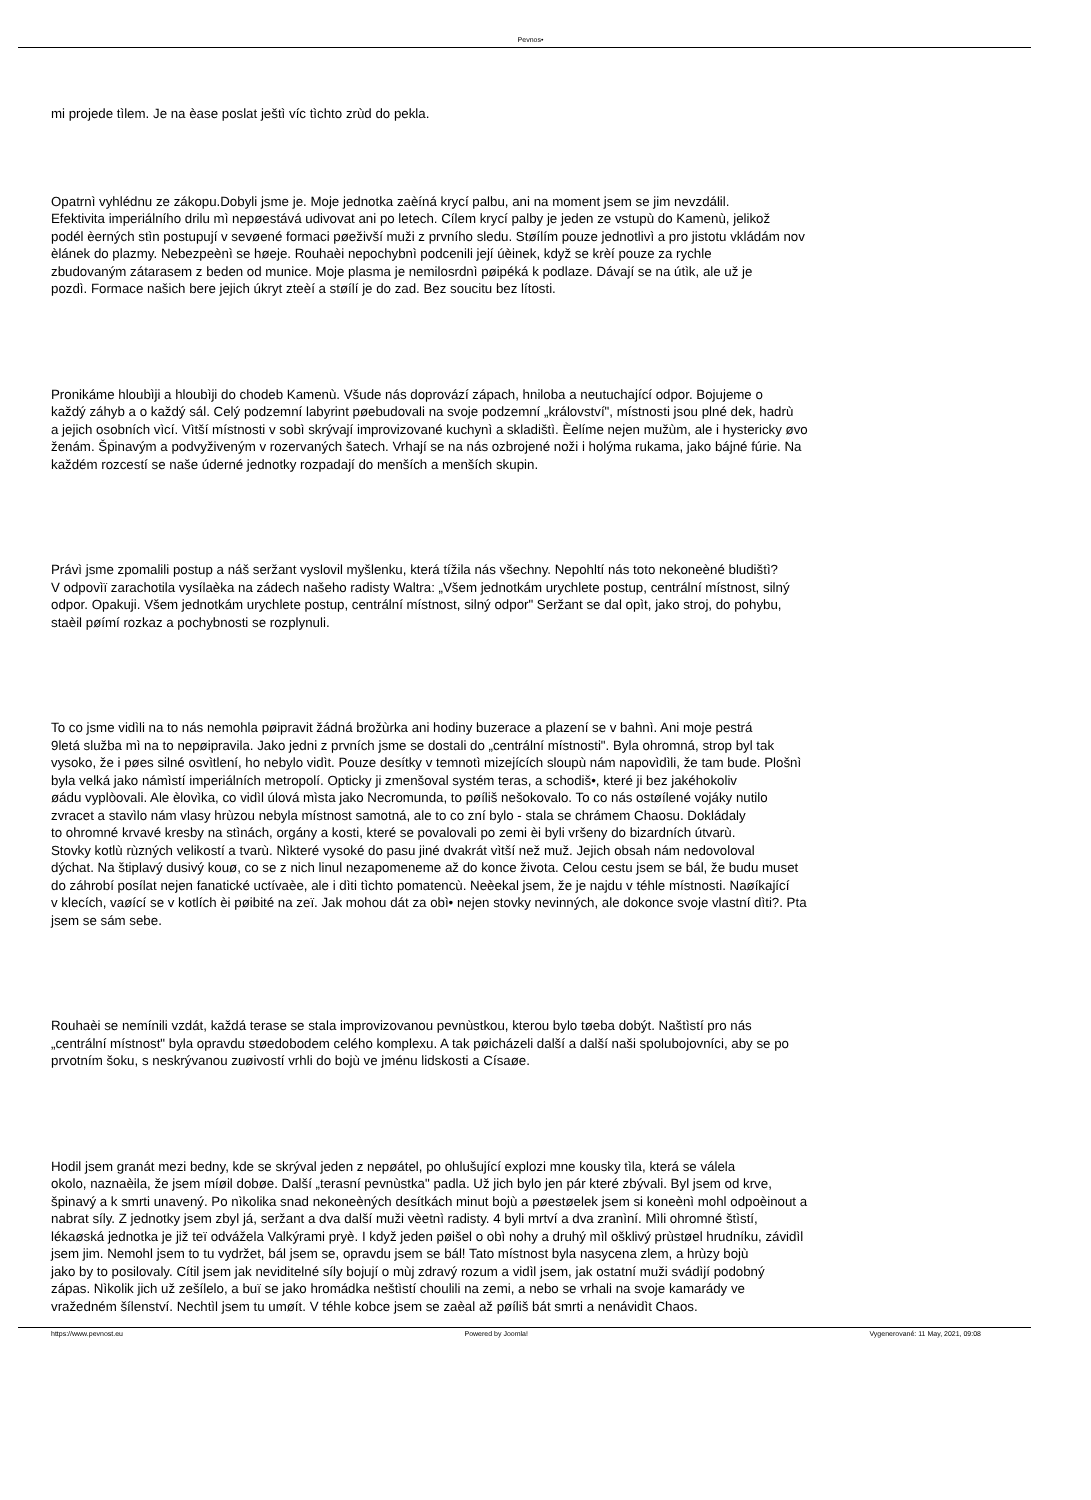Pevnos•
mi projede tìlem. Je na èase poslat ještì víc tìchto zrùd do pekla.
Opatrnì vyhlédnu ze zákopu.Dobyli jsme je. Moje jednotka zaèíná krycí palbu, ani na moment jsem se jim nevzdálil.
Efektivita imperiálního drilu mì nepøestává udivovat ani po letech. Cílem krycí palby je jeden ze vstupù do Kamenù, jelikož
podél èerných stìn postupují v sevøené formaci pøeživší muži z prvního sledu. Støílím pouze jednotlivì a pro jistotu vkládám nov
èlánek do plazmy. Nebezpeènì se høeje. Rouhaèi nepochybnì podcenili její úèinek, když se krèí pouze za rychle
zbudovaným zátarasem z beden od munice. Moje plasma je nemilosrdnì pøipéká k podlaze. Dávají se na útìk, ale už je
pozdì. Formace našich bere jejich úkryt zteèí a støílí je do zad. Bez soucitu bez lítosti.
Pronikáme hloubìji a hloubìji do chodeb Kamenù. Všude nás doprovází zápach, hniloba a neutuchající odpor. Bojujeme o
každý záhyb a o každý sál. Celý podzemní labyrint pøebudovali na svoje podzemní „království", místnosti jsou plné dek, hadrù
a jejich osobních vìcí. Vìtší místnosti v sobì skrývají improvizované kuchynì a skladištì. Èelíme nejen mužùm, ale i hystericky øvo
ženám. Špinavým a podvyživeným v rozervaných šatech. Vrhají se na nás ozbrojené noži i holýma rukama, jako bájné fúrie. Na
každém rozcestí se naše úderné jednotky rozpadají do menších a menších skupin.
Právì jsme zpomalili postup a náš seržant vyslovil myšlenku, která tížila nás všechny. Nepohltí nás toto nekoneèné bludištì?
V odpovìï zarachotila vysílaèka na zádech našeho radisty Waltra: „Všem jednotkám urychlete postup, centrální místnost, silný
odpor. Opakuji. Všem jednotkám urychlete postup, centrální místnost, silný odpor" Seržant se dal opìt, jako stroj, do pohybu,
staèil pøímí rozkaz a pochybnosti se rozplynuli.
To co jsme vidìli na to nás nemohla pøipravit žádná brožùrka ani hodiny buzerace a plazení se v bahnì. Ani moje pestrá
9letá služba mì na to nepøipravila. Jako jedni z prvních jsme se dostali do „centrální místnosti". Byla ohromná, strop byl tak
vysoko, že i pøes silné osvìtlení, ho nebylo vidìt. Pouze desítky v temnotì mizejících sloupù nám napovìdìli, že tam bude. Plošnì
byla velká jako námìstí imperiálních metropolí. Opticky ji zmenšoval systém teras, a schodiš•, které ji bez jakéhokoliv
øádu vyplòovali. Ale èlovìka, co vidìl úlová mìsta jako Necromunda, to pøíliš nešokovalo. To co nás ostøílené vojáky nutilo
zvracet a stavìlo nám vlasy hrùzou nebyla místnost samotná, ale to co zní bylo - stala se chrámem Chaosu. Dokládaly
to ohromné krvavé kresby na stìnách, orgány a kosti, které se povalovali po zemi èi byli vršeny do bizardních útvarù.
Stovky kotlù rùzných velikostí a tvarù. Nìkteré vysoké do pasu jiné dvakrát vìtší než muž. Jejich obsah nám nedovoloval
dýchat. Na štiplavý dusivý kouø, co se z nich linul nezapomeneme až do konce života. Celou cestu jsem se bál, že budu muset
do záhrobí posílat nejen fanatické uctívaèe, ale i dìti tìchto pomatencù. Neèekal jsem, že je najdu v téhle místnosti. Naøíkající
v klecích, vaøící se v kotlích èi pøibité na zeï. Jak mohou dát za obì• nejen stovky nevinných, ale dokonce svoje vlastní dìti?. Pta
jsem se sám sebe.
Rouhaèi se nemínili vzdát, každá terase se stala improvizovanou pevnùstkou, kterou bylo tøeba dobýt. Naštìstí pro nás
„centrální místnost" byla opravdu støedobodem celého komplexu. A tak pøicházeli další a další naši spolubojovníci, aby se po
prvotním šoku, s neskrývanou zuøivostí vrhli do bojù ve jménu lidskosti a Císaøe.
Hodil jsem granát mezi bedny, kde se skrýval jeden z nepøátel, po ohlušující explozi mne kousky tìla, která se válela
okolo, naznaèila, že jsem míøil dobøe. Další „terasní pevnùstka" padla. Už jich bylo jen pár které zbývali. Byl jsem od krve,
špinavý a k smrti unavený. Po nìkolika snad nekoneèných desítkách minut bojù a pøestøelek jsem si koneènì mohl odpoèinout a
nabrat síly. Z jednotky jsem zbyl já, seržant a dva další muži vèetnì radisty. 4 byli mrtví a dva zranìní. Mìli ohromné štìstí,
lékaøská jednotka je již teï odvážela Valkýrami pryè. I když jeden pøišel o obì nohy a druhý mìl ošklivý prùstøel hrudníku, závidìl
jsem jim. Nemohl jsem to tu vydržet, bál jsem se, opravdu jsem se bál! Tato místnost byla nasycena zlem, a hrùzy bojù
jako by to posilovaly. Cítil jsem jak neviditelné síly bojují o mùj zdravý rozum a vidìl jsem, jak ostatní muži svádìjí podobný
zápas. Nìkolik jich už zešílelo, a buï se jako hromádka neštìstí choulili na zemi, a nebo se vrhali na svoje kamarády ve
vražedném šílenství. Nechtìl jsem tu umøít. V téhle kobce jsem se zaèal až pøíliš bát smrti a nenávidìt Chaos.
https://www.pevnost.eu Powered by Joomla! Vygenerované: 11 May, 2021, 09:08